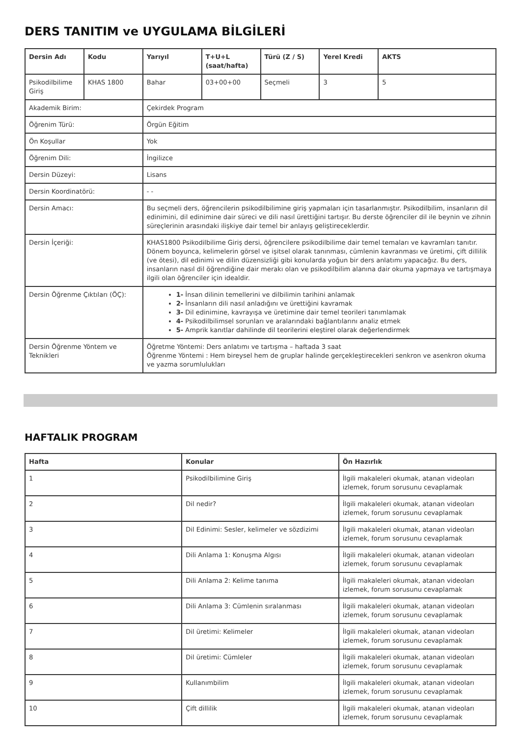DERS TANITIM ve UYGULAMA BİLGİLERİ
| Dersin Adı | Kodu | Yarıyıl | T+U+L (saat/hafta) | Türü (Z / S) | Yerel Kredi | AKTS |
| --- | --- | --- | --- | --- | --- | --- |
| Psikodilbilime Giriş | KHAS 1800 | Bahar | 03+00+00 | Seçmeli | 3 | 5 |
| Akademik Birim: | | Çekirdek Program | | | | |
| Öğrenim Türü: | | Örgün Eğitim | | | | |
| Ön Koşullar | | Yok | | | | |
| Öğrenim Dili: | | İngilizce | | | | |
| Dersin Düzeyi: | | Lisans | | | | |
| Dersin Koordinatörü: | | - - | | | | |
| Dersin Amacı: | | Bu seçmeli ders, öğrencilerin psikodilbilimine giriş yapmaları için tasarlanmıştır. Psikodilbilim, insanların dil edinimini, dil edinimine dair süreci ve dili nasıl ürettiğini tartışır. Bu derste öğrenciler dil ile beynin ve zihnin süreçlerinin arasındaki ilişkiye dair temel bir anlayış geliştireceklerdir. | | | | |
| Dersin İçeriği: | | KHAS1800 Psikodilbilime Giriş dersi, öğrencilere psikodilbilime dair temel temaları ve kavramları tanıtır. Dönem boyunca, kelimelerin görsel ve işitsel olarak tanınması, cümlenin kavranması ve üretimi, çift dillilik (ve ötesi), dil edinimi ve dilin düzensizliği gibi konularda yoğun bir ders anlatımı yapacağız. Bu ders, insanların nasıl dil öğrendiğine dair merakı olan ve psikodilbilim alanına dair okuma yapmaya ve tartışmaya ilgili olan öğrenciler için idealdir. | | | | |
| Dersin Öğrenme Çıktıları (ÖÇ): | | 1- İnsan dilinin temellerini ve dilbilimin tarihini anlamak 2- İnsanların dili nasıl anladığını ve ürettiğini kavramak 3- Dil edinimine, kavrayışa ve üretimine dair temel teorileri tanımlamak 4- Psikodilbilimsel sorunları ve aralarındaki bağlantılarını analiz etmek 5- Amprik kanıtlar dahilinde dil teorilerini eleştirel olarak değerlendirmek | | | | |
| Dersin Öğrenme Yöntem ve Teknikleri | | Öğretme Yöntemi: Ders anlatımı ve tartışma – haftada 3 saat Öğrenme Yöntemi : Hem bireysel hem de gruplar halinde gerçekleştirecekleri senkron ve asenkron okuma ve yazma sorumlulukları | | | | |
HAFTALIK PROGRAM
| Hafta | Konular | Ön Hazırlık |
| --- | --- | --- |
| 1 | Psikodilbilimine Giriş | İlgili makaleleri okumak, atanan videoları izlemek, forum sorusunu cevaplamak |
| 2 | Dil nedir? | İlgili makaleleri okumak, atanan videoları izlemek, forum sorusunu cevaplamak |
| 3 | Dil Edinimi: Sesler, kelimeler ve sözdizimi | İlgili makaleleri okumak, atanan videoları izlemek, forum sorusunu cevaplamak |
| 4 | Dili Anlama 1: Konuşma Algısı | İlgili makaleleri okumak, atanan videoları izlemek, forum sorusunu cevaplamak |
| 5 | Dili Anlama 2: Kelime tanıma | İlgili makaleleri okumak, atanan videoları izlemek, forum sorusunu cevaplamak |
| 6 | Dili Anlama 3: Cümlenin sıralanması | İlgili makaleleri okumak, atanan videoları izlemek, forum sorusunu cevaplamak |
| 7 | Dil üretimi: Kelimeler | İlgili makaleleri okumak, atanan videoları izlemek, forum sorusunu cevaplamak |
| 8 | Dil üretimi: Cümleler | İlgili makaleleri okumak, atanan videoları izlemek, forum sorusunu cevaplamak |
| 9 | Kullanımbilim | İlgili makaleleri okumak, atanan videoları izlemek, forum sorusunu cevaplamak |
| 10 | Çift dillilik | İlgili makaleleri okumak, atanan videoları izlemek, forum sorusunu cevaplamak |